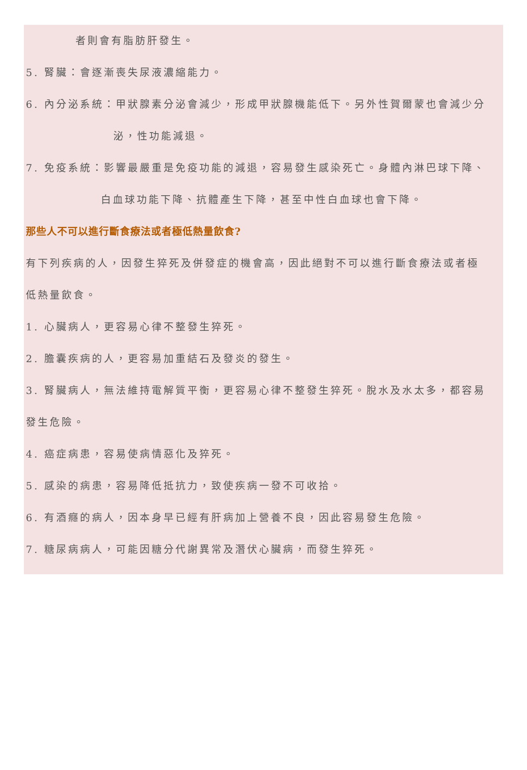者則會有脂肪肝發生。
5. 腎臟：會逐漸喪失尿液濃縮能力。
6. 內分泌系統：甲狀腺素分泌會減少，形成甲狀腺機能低下。另外性賀爾蒙也會減少分
泌，性功能減退。
7. 免疫系統：影響最嚴重是免疫功能的減退，容易發生感染死亡。身體內淋巴球下降、
白血球功能下降、抗體產生下降，甚至中性白血球也會下降。
那些人不可以進行斷食療法或者極低熱量飲食?
有下列疾病的人，因發生猝死及併發症的機會高，因此絕對不可以進行斷食療法或者極
低熱量飲食。
1. 心臟病人，更容易心律不整發生猝死。
2. 膽囊疾病的人，更容易加重結石及發炎的發生。
3. 腎臟病人，無法維持電解質平衡，更容易心律不整發生猝死。脫水及水太多，都容易
發生危險。
4. 癌症病患，容易使病情惡化及猝死。
5. 感染的病患，容易降低抵抗力，致使疾病一發不可收拾。
6. 有酒癮的病人，因本身早已經有肝病加上營養不良，因此容易發生危險。
7. 糖尿病病人，可能因糖分代謝異常及潛伏心臟病，而發生猝死。